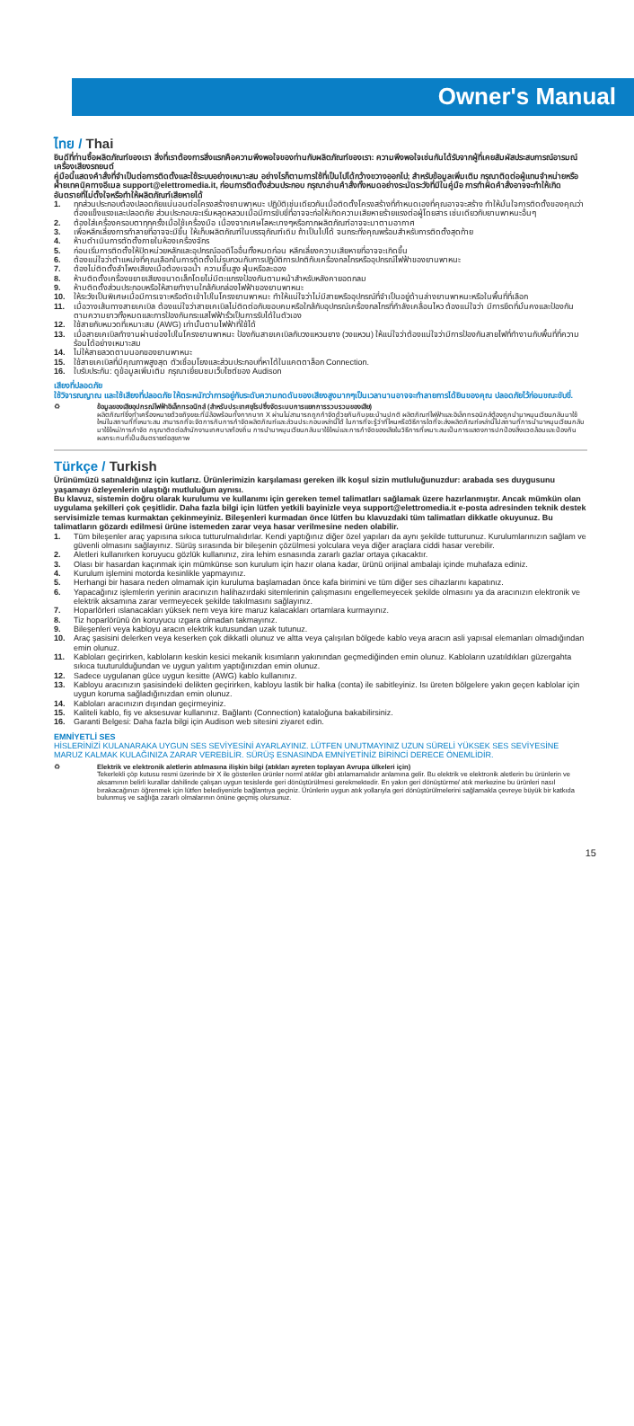Owner's Manual
ไทย / Thai
ยินดีที่ท่านซื้อผลิตภัณฑ์ของเรา สิ่งที่เราต้องการสิ่งแรกคือความพึงพอใจของท่านกับผลิตภัณฑ์ของเรา: ความพึงพอใจเช่นกันได้รับจากผู้ที่เคยสัมผัสประสบการณ์อารมณ์เครื่องเสียงรถยนต์
คู่มือนี้แสดงคำสั่งที่จำเป็นต่อการติดตั้งและใช้ระบบอย่างเหมาะสม อย่างไรก็ตามการใช้ที่เป็นไปได้กว้างขวางออกไป; สำหรับข้อมูลเพิ่มเติม กรุณาติดต่อผู้แทนจำหน่ายหรือฝ่ายเทคนิคทางอีเมล support@elettromedia.it, ก่อนการติดตั้งส่วนประกอบ กรุณาอ่านคำสั่งทั้งหมดอย่างระมัดระวังที่มีในคู่มือ การทำผิดคำสั่งอาจจะทำให้เกิดอันตรายที่ไม่ตั้งใจหรือทำให้ผลิตภัณฑ์เสียหายได้
1. ทุกส่วนประกอบต้องปลอดภัยแน่นอนต่อโครงสร้างยานพาหนะ ปฏิบัติเช่นเดียวกันเมื่อติดตั้งโครงสร้างที่กำหนดเองที่คุณอาจจะสร้าง ทำให้มั่นใจการติดตั้งของคุณว่าต้องแข็งแรงและปลอดภัย ส่วนประกอบจะเริ่มหลุดหลวมเมื่อมีการขับขี่ที่อาจจะก่อให้เกิดความเสียหายร้ายแรงต่อผู้โดยสาร เช่นเดียวกับยานพาหนะอื่นๆ
2. ต้องใส่เครื่องครอบตาทุกครั้งเมื่อใช้เครื่องมือ เนื่องจากเศษโลหะบางๆหรือกากผลิตภัณฑ์อาจจะมาตามอากาศ
3. เพื่อหลีกเลี่ยงการทำลายที่อาจจะมีขึ้น ให้เก็บผลิตภัณฑ์ในบรรจุภัณฑ์เดิม ถ้าเป็นไปได้ จนกระทั่งคุณพร้อมสำหรับการติดตั้งสุดท้าย
4. ห้ามดำเนินการตัดตั้งภายในห้องเครื่องจักร
5. ก่อนเริ่มการติดตั้งให้ปิดหน่วยหลักและอุปกรณ์ออดิโออื่นทั้งหมดก่อน หลีกเลี่ยงความเสียหายที่อาจจะเกิดขึ้น
6. ต้องแน่ใจว่าตำแหน่งที่คุณเลือกในการติดตั้งไม่รบกวนกับการปฏิบัติการปกติกับเครื่องกลไกรหรืออุปกรณ์ไฟฟ้าของยานพาหนะ
7. ต้องไม่ติดตั้งลำโพงเสียงเมื่อต้องเจอน้ำ ความชื้นสูง ฝุ่นหรือละออง
8. ห้ามติดตั้งเครื่องขยายเสียงขนาดเล็กโดยไม่มีตะแกรงป้องกันตามหน้าสำหรับหลังคายอดกลม
9. ห้ามติดตั้งส่วนประกอบหรือให้สายทำงานใกล้กับกล่องไฟฟ้าของยานพาหนะ
10. ให้ระวังเป็นพิเศษเมื่อมีการเจาะหรือตัดเข้าไปในโครงยานพาหนะ ทำให้แน่ใจว่าไม่มีสายหรืออุปกรณ์ที่จำเป็นอยู่ด้านล่างยานพาหนะหรือในพื้นที่ที่เลือก
11. เมื่อวางเส้นทางสายเคเบิล ต้องแน่ใจว่าสายเคเบิลไม่ติดต่อกับขอบคมหรือใกล้กับอุปกรณ์เครื่องกลไกรที่กำลังเคลื่อนไหว ต้องแน่ใจว่า มีการยึดที่มั่นคงและป้องกันตามความยาวทั้งหมดและการป้องกันกระแสไฟฟ้ารั่วเป็นการรับได้ในตัวเอง
12. ใช้สายกับหมวดที่เหมาะสม (AWG) เท่านั้นตามไฟฟ้าที่ใช้ได้
13. เมื่อสายเคเบิลทำงานผ่านช่องไปในโครงยานพาหนะ ป้องกันสายเคเบิลกับวงแหวนยาง (วงแหวน) ให้แน่ใจว่าต้องแน่ใจว่ามีการป้องกันสายไฟที่ทำงานกับพื้นที่ที่ความร้อนได้อย่างเหมาะสม
14. ไม่ให้สายลวดตามนอกของยานพาหนะ
15. ใช้สายเคเบิลที่มีคุณภาพสูงสุด ตัวเชื่อมโยงและส่วนประกอบที่หาได้ในแคตตาล็อก Connection.
16. ใบรับประกัน: ดูข้อมูลเพิ่มเติม กรุณาเยี่ยมชมเว็บไซต์ของ Audison
เสียงที่ปลอดภัย
ใช้วิจารณญาณ และใช้เสียงที่ปลอดภัย ให้ตระหนักว่าการอยู่กับระดับความกดดันของเสียงสูงมากๆเป็นเวลานานอาจจะทำลายการได้ยินของคุณ ปลอดภัยไว้ก่อนขณะขับขี่.
♻ ข้อมูลของเสียอุปกรณ์ไฟฟ้าอิเล็กทรอนิกส์ (สำหรับประเทศยุโรปซึ่งจัดระบบการแยกการรวบรวมของเสีย)
ผลิตภัณฑ์ซึ่งทำเครื่องหมายด้วยถังขยะที่มีล้อพร้อมทั้งกากบาท X ผ่านไม่สามารถถูกกำจัดด้วยกันกับขยะบ้านปกติ ผลิตภัณฑ์ไฟฟ้าและอิเล็กทรอนิกส์ต้องถูกนำมาหมุนเวียนกลับมาใช้ใหม่ในสถานที่ที่เหมาะสม สามารถที่จะจัดการกับการกำจัดผลิตภัณฑ์และส่วนประกอบเหล่านี้ได้ ในการที่จะรู้ว่าที่ไหนหรือวิธีการใดที่จะส่งผลิตภัณฑ์เหล่านี้ไปสถานที่การนำมาหมุนเวียนกลับมาใช้ใหม่/การกำจัด กรุณาติดต่อสำนักงานเทศบาลท้องถิ่น การนำมาหมุนเวียนกลับมาใช้ใหม่และการกำจัดของเสียในวิธีการที่เหมาะสมเป็นการแสดงการปกป้องสิ่งแวดล้อมและป้องกันผลกระทบที่เป็นอันตรายต่อสุขภาพ
Türkçe / Turkish
Ürünümüzü satınaldığınız için kutlarız. Ürünlerimizin karşılaması gereken ilk koşul sizin mutluluğunuzdur: arabada ses duygusunu yaşamayı özleyenlerin ulaştığı mutluluğun aynısı.
Bu klavuz, sistemin doğru olarak kurulumu ve kullanımı için gereken temel talimatları sağlamak üzere hazırlanmıştır. Ancak mümkün olan uygulama şekilleri çok çeşitlidir. Daha fazla bilgi için lütfen yetkili bayinizle veya support@elettromedia.it e-posta adresinden teknik destek servisimizle temas kurmaktan çekinmeyiniz. Bileşenleri kurmadan önce lütfen bu klavuzdaki tüm talimatları dikkatle okuyunuz. Bu talimatların gözardı edilmesi ürüne istemeden zarar veya hasar verilmesine neden olabilir.
1. Tüm bileşenler araç yapısına sıkıca tutturulmalıdırlar. Kendi yaptığınız diğer özel yapıları da aynı şekilde tutturunuz. Kurulumlarınızın sağlam ve güvenli olmasını sağlayınız. Sürüş sırasında bir bileşenin çözülmesi yolculara veya diğer araçlara ciddi hasar verebilir.
2. Aletleri kullanırken koruyucu gözlük kullanınız, zira lehim esnasında zararlı gazlar ortaya çıkacaktır.
3. Olası bir hasardan kaçınmak için mümkünse son kurulum için hazır olana kadar, ürünü orijinal ambalajı içinde muhafaza ediniz.
4. Kurulum işlemini motorda kesinlikle yapmayınız.
5. Herhangi bir hasara neden olmamak için kuruluma başlamadan önce kafa birimini ve tüm diğer ses cihazlarını kapatınız.
6. Yapacağınız işlemlerin yerinin aracınızın halihazırdaki sitemlerinin çalışmasını engellemeyecek şekilde olmasını ya da aracınızın elektronik ve elektrik aksamına zarar vermeyecek şekilde takılmasını sağlayınız.
7. Hoparlörleri ıslanacakları yüksek nem veya kire maruz kalacakları ortamlara kurmayınız.
8. Tiz hoparlörünü ön koruyucu ızgara olmadan takmayınız.
9. Bileşenleri veya kabloyu aracın elektrik kutusundan uzak tutunuz.
10. Araç şasisini delerken veya keserken çok dikkatli olunuz ve altta veya çalışılan bölgede kablo veya aracın asli yapısal elemanları olmadığından emin olunuz.
11. Kabloları geçirirken, kabloların keskin kesici mekanik kısımların yakınından geçmediğinden emin olunuz. Kabloların uzatıldıkları güzergahta sıkıca tuuturulduğundan ve uygun yalıtım yaptığınızdan emin olunuz.
12. Sadece uygulanan güce uygun kesitte (AWG) kablo kullanınız.
13. Kabloyu aracınızın şasisindeki delikten geçirirken, kabloyu lastik bir halka (conta) ile sabitleyiniz. Isı üreten bölgelere yakın geçen kablolar için uygun koruma sağladığınızdan emin olunuz.
14. Kabloları aracınızın dışından geçirmeyiniz.
15. Kaliteli kablo, fiş ve aksesuvar kullanınız. Bağlantı (Connection) kataloğuna bakabilirsiniz.
16. Garanti Belgesi: Daha fazla bilgi için Audison web sitesini ziyaret edin.
EMNİYETLİ SES
HİSLERİNİZİ KULANARAKA UYGUN SES SEVİYESİNİ AYARLAYINIZ. LÜTFEN UNUTMAYINIZ UZUN SÜRELİ YÜKSEK SES SEVİYESİNE MARUZ KALMAK KULAĞINIZA ZARAR VEREBİLİR. SÜRÜŞ ESNASINDA EMNİYETİNİZ BİRİNCİ DERECE ÖNEMLİDİR.
♻ Elektrik ve elektronik aletlerin atılmasına ilişkin bilgi (atıkları ayreten toplayan Avrupa ülkeleri için)
Tekerlekli çöp kutusu resmi üzerinde bir X ile gösterilen ürünler norml atıklar gibi atılamamalıdır anlamına gelir. Bu elektrik ve elektronik aletlerin bu ürünlerin ve aksamının belirli kurallar dahilinde çalışan uygun tesislerde geri dönüştürülmesi gerekmektedir. En yakın geri dönüştürme/ atık merkezine bu ürünleri nasıl bırakacağınızı öğrenmek için lütfen belediyenizle bağlantıya geçiniz. Ürünlerin uygun atık yollarıyla geri dönüştürülmelerini sağlamakla çevreye büyük bir katkıda bulunmuş ve sağlığa zararlı olmalarının önüne geçmiş olursunuz.
15